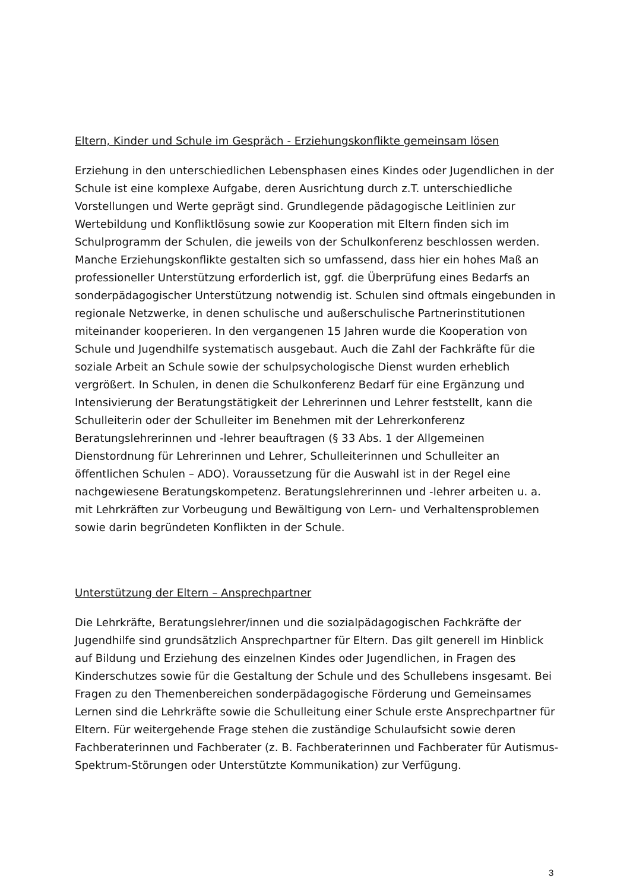Eltern, Kinder und Schule im Gespräch - Erziehungskonflikte gemeinsam lösen
Erziehung in den unterschiedlichen Lebensphasen eines Kindes oder Jugendlichen in der Schule ist eine komplexe Aufgabe, deren Ausrichtung durch z.T. unterschiedliche Vorstellungen und Werte geprägt sind. Grundlegende pädagogische Leitlinien zur Wertebildung und Konfliktlösung sowie zur Kooperation mit Eltern finden sich im Schulprogramm der Schulen, die jeweils von der Schulkonferenz beschlossen werden. Manche Erziehungskonflikte gestalten sich so umfassend, dass hier ein hohes Maß an professioneller Unterstützung erforderlich ist, ggf. die Überprüfung eines Bedarfs an sonderpädagogischer Unterstützung notwendig ist. Schulen sind oftmals eingebunden in regionale Netzwerke, in denen schulische und außerschulische Partnerinstitutionen miteinander kooperieren. In den vergangenen 15 Jahren wurde die Kooperation von Schule und Jugendhilfe systematisch ausgebaut. Auch die Zahl der Fachkräfte für die soziale Arbeit an Schule sowie der schulpsychologische Dienst wurden erheblich vergrößert. In Schulen, in denen die Schulkonferenz Bedarf für eine Ergänzung und Intensivierung der Beratungstätigkeit der Lehrerinnen und Lehrer feststellt, kann die Schulleiterin oder der Schulleiter im Benehmen mit der Lehrerkonferenz Beratungslehrerinnen und -lehrer beauftragen (§ 33 Abs. 1 der Allgemeinen Dienstordnung für Lehrerinnen und Lehrer, Schulleiterinnen und Schulleiter an öffentlichen Schulen – ADO). Voraussetzung für die Auswahl ist in der Regel eine nachgewiesene Beratungskompetenz. Beratungslehrerinnen und -lehrer arbeiten u. a. mit Lehrkräften zur Vorbeugung und Bewältigung von Lern- und Verhaltensproblemen sowie darin begründeten Konflikten in der Schule.
Unterstützung der Eltern – Ansprechpartner
Die Lehrkräfte, Beratungslehrer/innen und die sozialpädagogischen Fachkräfte der Jugendhilfe sind grundsätzlich Ansprechpartner für Eltern. Das gilt generell im Hinblick auf Bildung und Erziehung des einzelnen Kindes oder Jugendlichen, in Fragen des Kinderschutzes sowie für die Gestaltung der Schule und des Schullebens insgesamt. Bei Fragen zu den Themenbereichen sonderpädagogische Förderung und Gemeinsames Lernen sind die Lehrkräfte sowie die Schulleitung einer Schule erste Ansprechpartner für Eltern. Für weitergehende Frage stehen die zuständige Schulaufsicht sowie deren Fachberaterinnen und Fachberater (z. B. Fachberaterinnen und Fachberater für Autismus-Spektrum-Störungen oder Unterstützte Kommunikation) zur Verfügung.
3